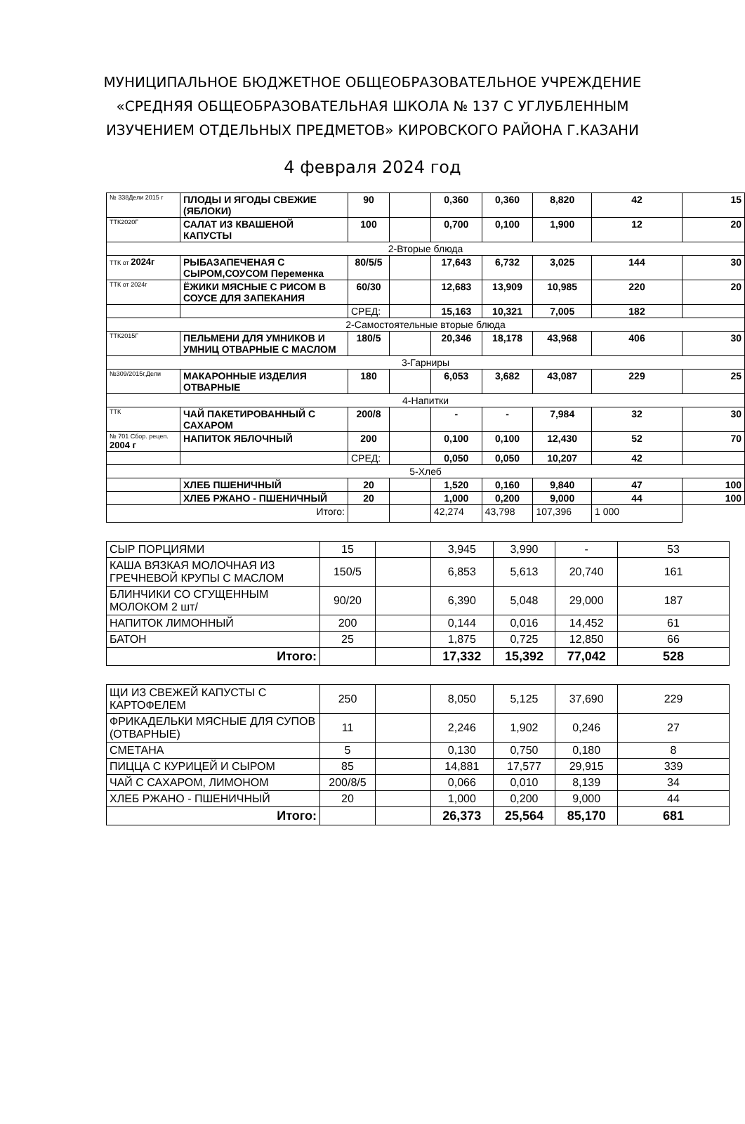МУНИЦИПАЛЬНОЕ БЮДЖЕТНОЕ ОБЩЕОБРАЗОВАТЕЛЬНОЕ УЧРЕЖДЕНИЕ
«СРЕДНЯЯ ОБЩЕОБРАЗОВАТЕЛЬНАЯ ШКОЛА № 137 С УГЛУБЛЕННЫМ
ИЗУЧЕНИЕМ ОТДЕЛЬНЫХ ПРЕДМЕТОВ» КИРОВСКОГО РАЙОНА Г.КАЗАНИ
4 февраля 2024 год
| № 338Дели 2015 г | ПЛОДЫ И ЯГОДЫ СВЕЖИЕ (ЯБЛОКИ) | 90 | | 0,360 | 0,360 | 8,820 | 42 | 15 |
| ТТК2020Г | САЛАТ ИЗ КВАШЕНОЙ КАПУСТЫ | 100 | | 0,700 | 0,100 | 1,900 | 12 | 20 |
| 2-Вторые блюда | | | | | | | | |
| ТТК от 2024г | РЫБАЗАПЕЧЕНАЯ С СЫРОМ,СОУСОМ Переменка | 80/5/5 | | 17,643 | 6,732 | 3,025 | 144 | 30 |
| ТТК от 2024г | ЁЖИКИ МЯСНЫЕ С РИСОМ В СОУСЕ ДЛЯ ЗАПЕКАНИЯ | 60/30 | | 12,683 | 13,909 | 10,985 | 220 | 20 |
| | | СРЕД: | | 15,163 | 10,321 | 7,005 | 182 | |
| 2-Самостоятельные вторые блюда | | | | | | | | |
| ТТК2015Г | ПЕЛЬМЕНИ ДЛЯ УМНИКОВ И УМНИЦ ОТВАРНЫЕ С МАСЛОМ | 180/5 | | 20,346 | 18,178 | 43,968 | 406 | 30 |
| 3-Гарниры | | | | | | | | |
| №309/2015г,Дели | МАКАРОННЫЕ ИЗДЕЛИЯ ОТВАРНЫЕ | 180 | | 6,053 | 3,682 | 43,087 | 229 | 25 |
| 4-Напитки | | | | | | | | |
| ТТК | ЧАЙ ПАКЕТИРОВАННЫЙ С САХАРОМ | 200/8 | | - | - | 7,984 | 32 | 30 |
| № 701 Сбор. рецеп. 2004 г | НАПИТОК ЯБЛОЧНЫЙ | 200 | | 0,100 | 0,100 | 12,430 | 52 | 70 |
| | | СРЕД: | | 0,050 | 0,050 | 10,207 | 42 | |
| 5-Хлеб | | | | | | | | |
| | ХЛЕБ ПШЕНИЧНЫЙ | 20 | | 1,520 | 0,160 | 9,840 | 47 | 100 |
| | ХЛЕБ РЖАНО - ПШЕНИЧНЫЙ | 20 | | 1,000 | 0,200 | 9,000 | 44 | 100 |
| Итого: | | | | 42,274 | 43,798 | 107,396 | 1 000 | |
| СЫР ПОРЦИЯМИ | 15 | | 3,945 | 3,990 | - | 53 |
| КАША ВЯЗКАЯ МОЛОЧНАЯ ИЗ ГРЕЧНЕВОЙ КРУПЫ С МАСЛОМ | 150/5 | | 6,853 | 5,613 | 20,740 | 161 |
| БЛИНЧИКИ СО СГУЩЕННЫМ МОЛОКОМ 2 шт/ | 90/20 | | 6,390 | 5,048 | 29,000 | 187 |
| НАПИТОК ЛИМОННЫЙ | 200 | | 0,144 | 0,016 | 14,452 | 61 |
| БАТОН | 25 | | 1,875 | 0,725 | 12,850 | 66 |
| Итого: | | | 17,332 | 15,392 | 77,042 | 528 |
| ЩИ ИЗ СВЕЖЕЙ КАПУСТЫ С КАРТОФЕЛЕМ | 250 | | 8,050 | 5,125 | 37,690 | 229 |
| ФРИКАДЕЛЬКИ МЯСНЫЕ ДЛЯ СУПОВ (ОТВАРНЫЕ) | 11 | | 2,246 | 1,902 | 0,246 | 27 |
| СМЕТАНА | 5 | | 0,130 | 0,750 | 0,180 | 8 |
| ПИЦЦА С КУРИЦЕЙ И СЫРОМ | 85 | | 14,881 | 17,577 | 29,915 | 339 |
| ЧАЙ С САХАРОМ, ЛИМОНОМ | 200/8/5 | | 0,066 | 0,010 | 8,139 | 34 |
| ХЛЕБ РЖАНО - ПШЕНИЧНЫЙ | 20 | | 1,000 | 0,200 | 9,000 | 44 |
| Итого: | | | 26,373 | 25,564 | 85,170 | 681 |